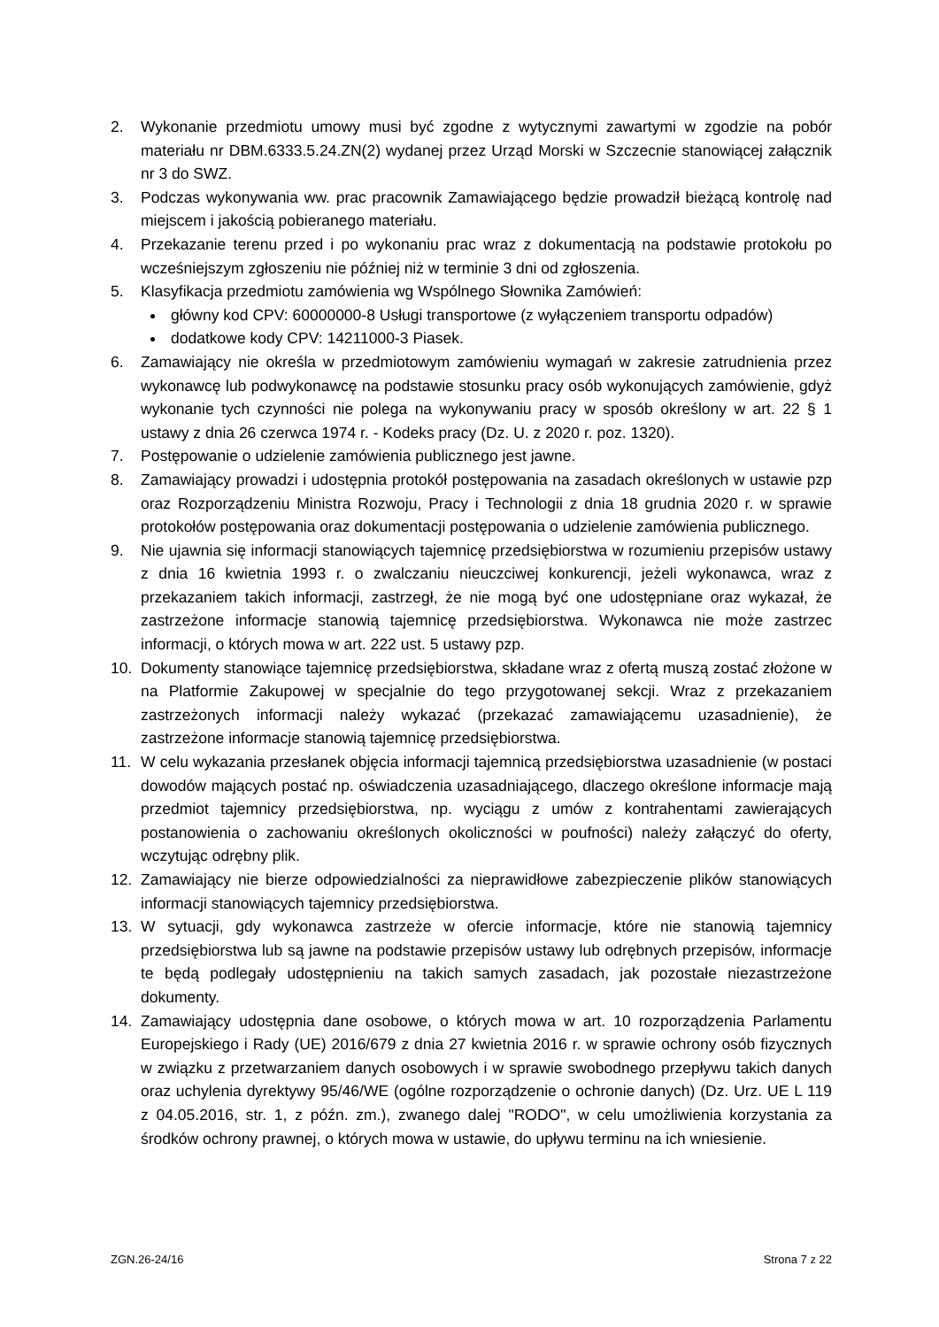2. Wykonanie przedmiotu umowy musi być zgodne z wytycznymi zawartymi w zgodzie na pobór materiału nr DBM.6333.5.24.ZN(2) wydanej przez Urząd Morski w Szczecnie stanowiącej załącznik nr 3 do SWZ.
3. Podczas wykonywania ww. prac pracownik Zamawiającego będzie prowadził bieżącą kontrolę nad miejscem i jakością pobieranego materiału.
4. Przekazanie terenu przed i po wykonaniu prac wraz z dokumentacją na podstawie protokołu po wcześniejszym zgłoszeniu nie później niż w terminie 3 dni od zgłoszenia.
5. Klasyfikacja przedmiotu zamówienia wg Wspólnego Słownika Zamówień:
główny kod CPV: 60000000-8 Usługi transportowe (z wyłączeniem transportu odpadów)
dodatkowe kody CPV: 14211000-3 Piasek.
6. Zamawiający nie określa w przedmiotowym zamówieniu wymagań w zakresie zatrudnienia przez wykonawcę lub podwykonawcę na podstawie stosunku pracy osób wykonujących zamówienie, gdyż wykonanie tych czynności nie polega na wykonywaniu pracy w sposób określony w art. 22 § 1 ustawy z dnia 26 czerwca 1974 r. - Kodeks pracy (Dz. U. z 2020 r. poz. 1320).
7. Postępowanie o udzielenie zamówienia publicznego jest jawne.
8. Zamawiający prowadzi i udostępnia protokół postępowania na zasadach określonych w ustawie pzp oraz Rozporządzeniu Ministra Rozwoju, Pracy i Technologii z dnia 18 grudnia 2020 r. w sprawie protokołów postępowania oraz dokumentacji postępowania o udzielenie zamówienia publicznego.
9. Nie ujawnia się informacji stanowiących tajemnicę przedsiębiorstwa w rozumieniu przepisów ustawy z dnia 16 kwietnia 1993 r. o zwalczaniu nieuczciwej konkurencji, jeżeli wykonawca, wraz z przekazaniem takich informacji, zastrzegł, że nie mogą być one udostępniane oraz wykazał, że zastrzeżone informacje stanowią tajemnicę przedsiębiorstwa. Wykonawca nie może zastrzec informacji, o których mowa w art. 222 ust. 5 ustawy pzp.
10. Dokumenty stanowiące tajemnicę przedsiębiorstwa, składane wraz z ofertą muszą zostać złożone w na Platformie Zakupowej w specjalnie do tego przygotowanej sekcji. Wraz z przekazaniem zastrzeżonych informacji należy wykazać (przekazać zamawiającemu uzasadnienie), że zastrzeżone informacje stanowią tajemnicę przedsiębiorstwa.
11. W celu wykazania przesłanek objęcia informacji tajemnicą przedsiębiorstwa uzasadnienie (w postaci dowodów mających postać np. oświadczenia uzasadniającego, dlaczego określone informacje mają przedmiot tajemnicy przedsiębiorstwa, np. wyciągu z umów z kontrahentami zawierających postanowienia o zachowaniu określonych okoliczności w poufności) należy załączyć do oferty, wczytując odrębny plik.
12. Zamawiający nie bierze odpowiedzialności za nieprawidłowe zabezpieczenie plików stanowiących informacji stanowiących tajemnicy przedsiębiorstwa.
13. W sytuacji, gdy wykonawca zastrzeże w ofercie informacje, które nie stanowią tajemnicy przedsiębiorstwa lub są jawne na podstawie przepisów ustawy lub odrębnych przepisów, informacje te będą podlegały udostępnieniu na takich samych zasadach, jak pozostałe niezastrzeżone dokumenty.
14. Zamawiający udostępnia dane osobowe, o których mowa w art. 10 rozporządzenia Parlamentu Europejskiego i Rady (UE) 2016/679 z dnia 27 kwietnia 2016 r. w sprawie ochrony osób fizycznych w związku z przetwarzaniem danych osobowych i w sprawie swobodnego przepływu takich danych oraz uchylenia dyrektywy 95/46/WE (ogólne rozporządzenie o ochronie danych) (Dz. Urz. UE L 119 z 04.05.2016, str. 1, z późn. zm.), zwanego dalej "RODO", w celu umożliwienia korzystania za środków ochrony prawnej, o których mowa w ustawie, do upływu terminu na ich wniesienie.
ZGN.26-24/16 Strona 7 z 22